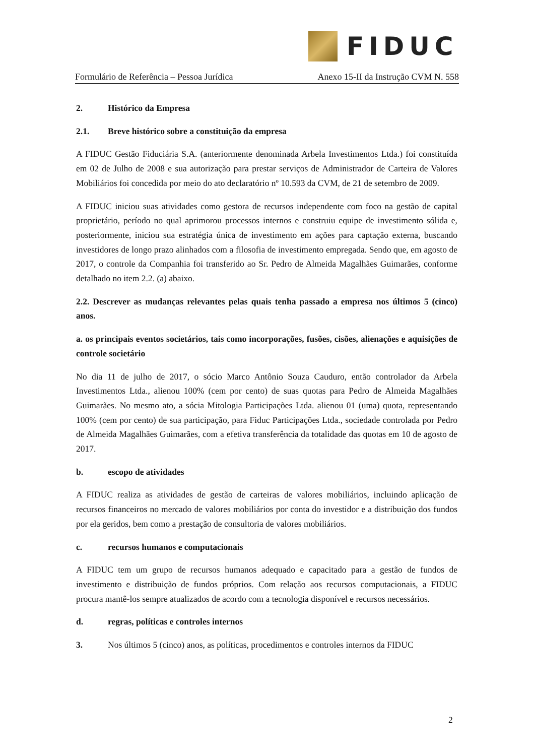FIDUC
Formulário de Referência – Pessoa Jurídica Anexo 15-II da Instrução CVM N. 558
2. Histórico da Empresa
2.1. Breve histórico sobre a constituição da empresa
A FIDUC Gestão Fiduciária S.A. (anteriormente denominada Arbela Investimentos Ltda.) foi constituída em 02 de Julho de 2008 e sua autorização para prestar serviços de Administrador de Carteira de Valores Mobiliários foi concedida por meio do ato declaratório nº 10.593 da CVM, de 21 de setembro de 2009.
A FIDUC iniciou suas atividades como gestora de recursos independente com foco na gestão de capital proprietário, período no qual aprimorou processos internos e construiu equipe de investimento sólida e, posteriormente, iniciou sua estratégia única de investimento em ações para captação externa, buscando investidores de longo prazo alinhados com a filosofia de investimento empregada. Sendo que, em agosto de 2017, o controle da Companhia foi transferido ao Sr. Pedro de Almeida Magalhães Guimarães, conforme detalhado no item 2.2. (a) abaixo.
2.2. Descrever as mudanças relevantes pelas quais tenha passado a empresa nos últimos 5 (cinco) anos.
a. os principais eventos societários, tais como incorporações, fusões, cisões, alienações e aquisições de controle societário
No dia 11 de julho de 2017, o sócio Marco Antônio Souza Cauduro, então controlador da Arbela Investimentos Ltda., alienou 100% (cem por cento) de suas quotas para Pedro de Almeida Magalhães Guimarães. No mesmo ato, a sócia Mitologia Participações Ltda. alienou 01 (uma) quota, representando 100% (cem por cento) de sua participação, para Fiduc Participações Ltda., sociedade controlada por Pedro de Almeida Magalhães Guimarães, com a efetiva transferência da totalidade das quotas em 10 de agosto de 2017.
b. escopo de atividades
A FIDUC realiza as atividades de gestão de carteiras de valores mobiliários, incluindo aplicação de recursos financeiros no mercado de valores mobiliários por conta do investidor e a distribuição dos fundos por ela geridos, bem como a prestação de consultoria de valores mobiliários.
c. recursos humanos e computacionais
A FIDUC tem um grupo de recursos humanos adequado e capacitado para a gestão de fundos de investimento e distribuição de fundos próprios. Com relação aos recursos computacionais, a FIDUC procura mantê-los sempre atualizados de acordo com a tecnologia disponível e recursos necessários.
d. regras, políticas e controles internos
3. Nos últimos 5 (cinco) anos, as políticas, procedimentos e controles internos da FIDUC
2